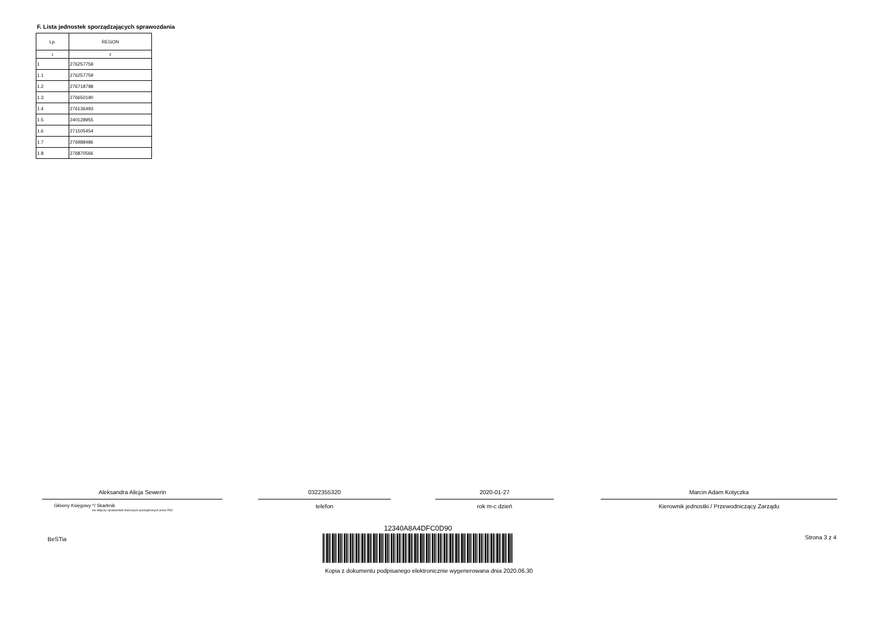F. Lista jednostek sporządzających sprawozdania
| Lp. | REGON |
| --- | --- |
| 1 | 2 |
| 1 | 276257759 |
| 1.1 | 276257759 |
| 1.2 | 276718798 |
| 1.3 | 276650190 |
| 1.4 | 276136493 |
| 1.5 | 240128955 |
| 1.6 | 271505454 |
| 1.7 | 276988486 |
| 1.8 | 276870566 |
Aleksandra Alicja Sewerin
Główny Księgowy */ Skarbnik
nie dotyczy sprawozdań zbiorczych sporządzonych przez RIO
0322355320
telefon
2020-01-27
rok m-c dzień
Marcin Adam Kotyczka
Kierownik jednostki / Przewodniczący Zarządu
BeSTia Strona 3 z 4
12340A8A4DFC0D90
Kopia z dokumentu podpisanego elektronicznie wygenerowana dnia 2020.06.30